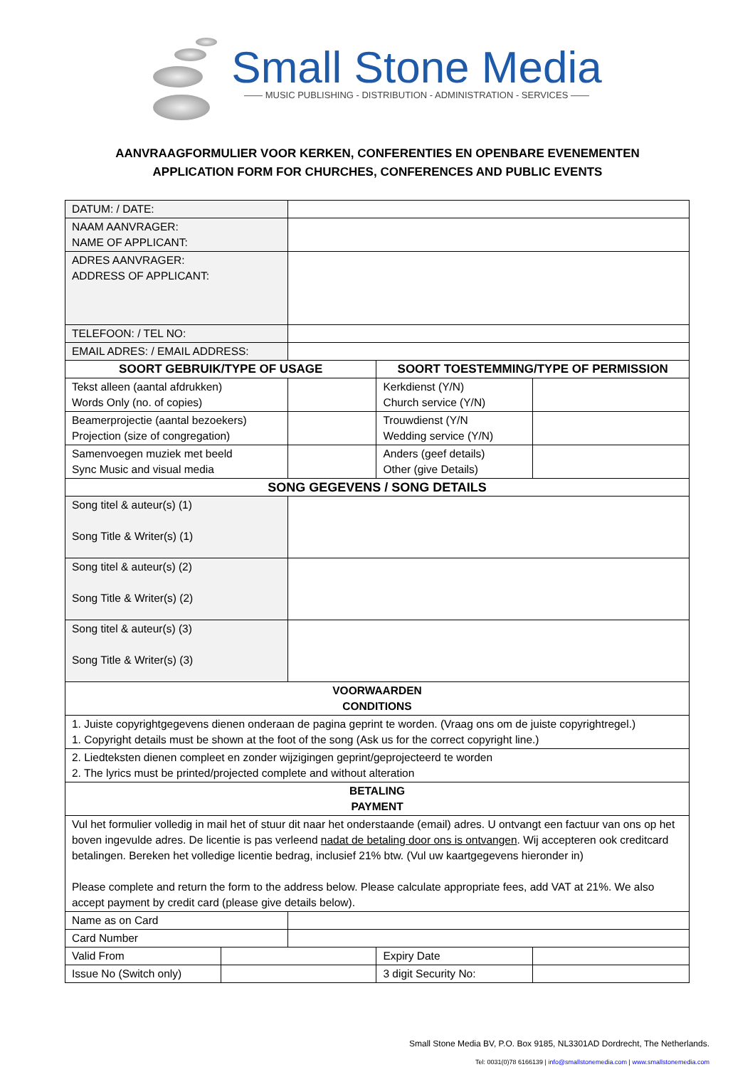Small Stone Media
—— MUSIC PUBLISHING - DISTRIBUTION - ADMINISTRATION - SERVICES ——
AANVRAAGFORMULIER VOOR KERKEN, CONFERENTIES EN OPENBARE EVENEMENTEN
APPLICATION FORM FOR CHURCHES, CONFERENCES AND PUBLIC EVENTS
| DATUM: / DATE: | | | | |
| NAAM AANVRAGER: NAME OF APPLICANT: | | | | |
| ADRES AANVRAGER: ADDRESS OF APPLICANT: | | | | |
| TELEFOON: / TEL NO: | | | | |
| EMAIL ADRES: / EMAIL ADDRESS: | | | | |
| SOORT GEBRUIK/TYPE OF USAGE | | | SOORT TOESTEMMING/TYPE OF PERMISSION | |
| Tekst alleen (aantal afdrukken) Words Only (no. of copies) | | | Kerkdienst (Y/N) Church service (Y/N) | |
| Beamerprojectie (aantal bezoekers) Projection (size of congregation) | | | Trouwdienst (Y/N Wedding service (Y/N) | |
| Samenvoegen muziek met beeld Sync Music and visual media | | | Anders (geef details) Other (give Details) | |
| SONG GEGEVENS / SONG DETAILS | | | | |
| Song titel & auteur(s) (1) Song Title & Writer(s) (1) | | | | |
| Song titel & auteur(s) (2) Song Title & Writer(s) (2) | | | | |
| Song titel & auteur(s) (3) Song Title & Writer(s) (3) | | | | |
| VOORWAARDEN CONDITIONS | | | | |
| 1. Juiste copyrightgegevens dienen onderaan de pagina geprint te worden. (Vraag ons om de juiste copyrightregel.) 1. Copyright details must be shown at the foot of the song (Ask us for the correct copyright line.) | | | | |
| 2. Liedteksten dienen compleet en zonder wijzigingen geprint/geprojecteerd te worden 2. The lyrics must be printed/projected complete and without alteration | | | | |
| BETALING PAYMENT | | | | |
| Vul het formulier volledig in mail het of stuur dit naar het onderstaande (email) adres. U ontvangt een factuur van ons op het boven ingevulde adres. De licentie is pas verleend nadat de betaling door ons is ontvangen . Wij accepteren ook creditcard betalingen. Bereken het volledige licentie bedrag, inclusief 21% btw. (Vul uw kaartgegevens hieronder in) Please complete and return the form to the address below. Please calculate appropriate fees, add VAT at 21%. We also accept payment by credit card (please give details below). | | | | |
| Name as on Card | | | | |
| Card Number | | | | |
| Valid From | | | Expiry Date | |
| Issue No (Switch only) | | | 3 digit Security No: | |
Small Stone Media BV, P.O. Box 9185, NL3301AD Dordrecht, The Netherlands.
Tel: 0031(0)78 6166139 | info@smallstonemedia.com | www.smallstonemedia.com